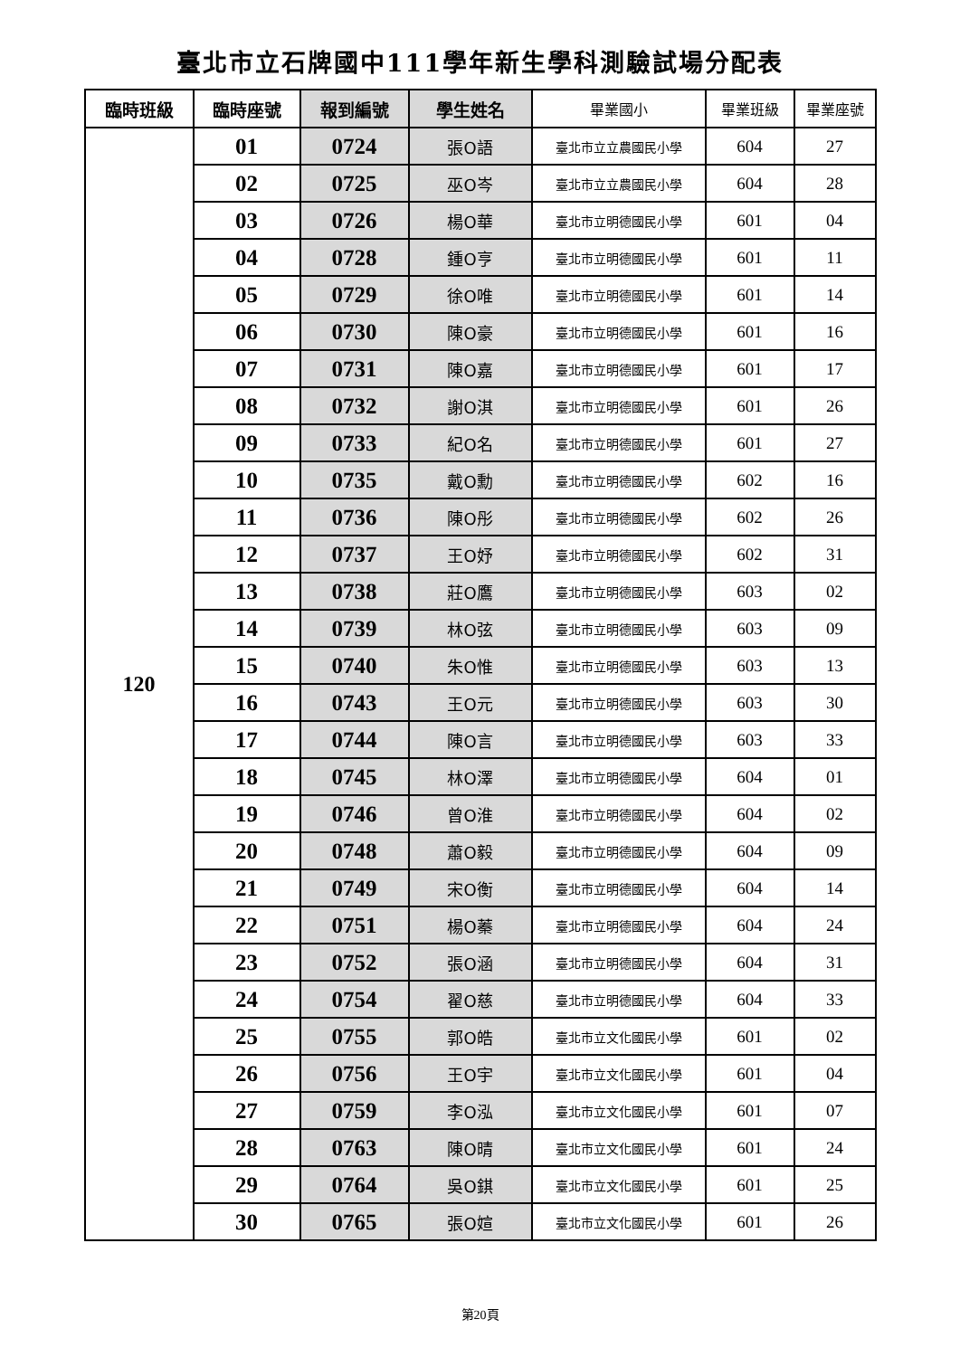臺北市立石牌國中111學年新生學科測驗試場分配表
| 臨時班級 | 臨時座號 | 報到編號 | 學生姓名 | 畢業國小 | 畢業班級 | 畢業座號 |
| --- | --- | --- | --- | --- | --- | --- |
| 120 | 01 | 0724 | 張O語 | 臺北市立立農國民小學 | 604 | 27 |
| | 02 | 0725 | 巫O岑 | 臺北市立立農國民小學 | 604 | 28 |
| | 03 | 0726 | 楊O華 | 臺北市立明德國民小學 | 601 | 04 |
| | 04 | 0728 | 鍾O亨 | 臺北市立明德國民小學 | 601 | 11 |
| | 05 | 0729 | 徐O唯 | 臺北市立明德國民小學 | 601 | 14 |
| | 06 | 0730 | 陳O豪 | 臺北市立明德國民小學 | 601 | 16 |
| | 07 | 0731 | 陳O嘉 | 臺北市立明德國民小學 | 601 | 17 |
| | 08 | 0732 | 謝O淇 | 臺北市立明德國民小學 | 601 | 26 |
| | 09 | 0733 | 紀O名 | 臺北市立明德國民小學 | 601 | 27 |
| | 10 | 0735 | 戴O勳 | 臺北市立明德國民小學 | 602 | 16 |
| | 11 | 0736 | 陳O彤 | 臺北市立明德國民小學 | 602 | 26 |
| | 12 | 0737 | 王O妤 | 臺北市立明德國民小學 | 602 | 31 |
| | 13 | 0738 | 莊O鷹 | 臺北市立明德國民小學 | 603 | 02 |
| | 14 | 0739 | 林O弦 | 臺北市立明德國民小學 | 603 | 09 |
| | 15 | 0740 | 朱O惟 | 臺北市立明德國民小學 | 603 | 13 |
| | 16 | 0743 | 王O元 | 臺北市立明德國民小學 | 603 | 30 |
| | 17 | 0744 | 陳O言 | 臺北市立明德國民小學 | 603 | 33 |
| | 18 | 0745 | 林O澤 | 臺北市立明德國民小學 | 604 | 01 |
| | 19 | 0746 | 曾O淮 | 臺北市立明德國民小學 | 604 | 02 |
| | 20 | 0748 | 蕭O毅 | 臺北市立明德國民小學 | 604 | 09 |
| | 21 | 0749 | 宋O衡 | 臺北市立明德國民小學 | 604 | 14 |
| | 22 | 0751 | 楊O蓁 | 臺北市立明德國民小學 | 604 | 24 |
| | 23 | 0752 | 張O涵 | 臺北市立明德國民小學 | 604 | 31 |
| | 24 | 0754 | 翟O慈 | 臺北市立明德國民小學 | 604 | 33 |
| | 25 | 0755 | 郭O皓 | 臺北市立文化國民小學 | 601 | 02 |
| | 26 | 0756 | 王O宇 | 臺北市立文化國民小學 | 601 | 04 |
| | 27 | 0759 | 李O泓 | 臺北市立文化國民小學 | 601 | 07 |
| | 28 | 0763 | 陳O晴 | 臺北市立文化國民小學 | 601 | 24 |
| | 29 | 0764 | 吳O錤 | 臺北市立文化國民小學 | 601 | 25 |
| | 30 | 0765 | 張O媗 | 臺北市立文化國民小學 | 601 | 26 |
第20頁